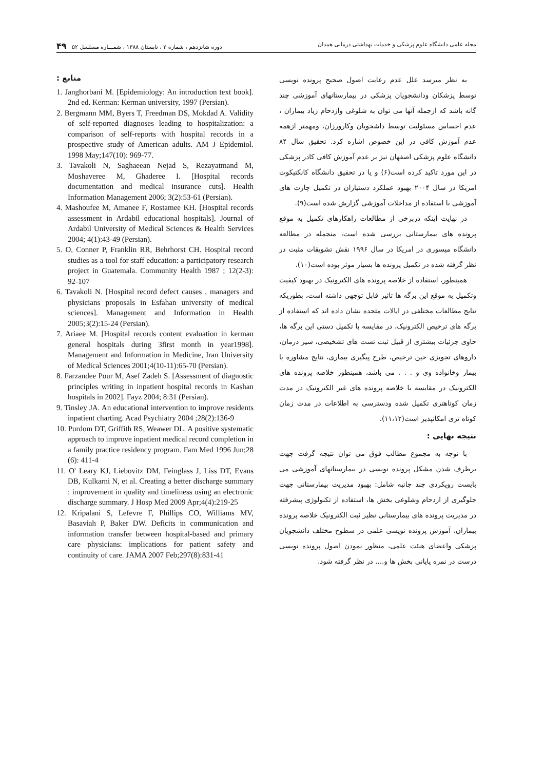مجله علمی دانشگاه علوم پزشکی و خدمات بهداشتی درمانی همدان دوره شانزدهم ، شماره ۲ ، تابستان ۱۳۸۸ ، شمـــاره مسلسل ۵۲ ۴۹
به نظر میرسد علل عدم رعایت اصول صحیح پرونده نویسی توسط پزشکان ودانشجویان پزشکی در بیمارستانهای آموزشی چند گانه باشد که ازجمله آنها می توان به شلوغی وازدحام زیاد بیماران ، عدم احساس مسئولیت توسط داشجویان وکارورزان، ومهمتر ازهمه عدم آموزش کافی در این خصوص اشاره کرد. تحقیق سال ۸۴ دانشگاه علوم پزشکی اصفهان نیز بر عدم آموزش کافی کادر پزشکی در این مورد تاکید کرده است(۶) و یا در تحقیق دانشگاه کانکتیکوت امریکا در سال ۲۰۰۴ بهبود عملکرد دستیاران در تکمیل چارت های آموزشی با استفاده از مداخلات آموزشی گزارش شده است(۹).
در نهایت اینکه دربرخی از مطالعات راهکارهای تکمیل به موقع پرونده های بیمارستانی بررسی شده است، منجمله در مطالعه دانشگاه میسوری در امریکا در سال ۱۹۹۶ نقش تشویقات مثبت در نظر گرفته شده در تکمیل پرونده ها بسیار موثر بوده است(۱۰).
همینطور، استفاده از خلاصه پرونده های الکترونیک در بهبود کیفیت وتکمیل به موقع این برگه ها تاثیر قابل توجهی داشته است، بطوریکه نتایج مطالعات مختلفی در ایالات متحده نشان داده اند که استفاده از برگه های ترخیص الکترونیک، در مقایسه با تکمیل دستی این برگه ها، حاوی جزئیات بیشتری از قبیل ثبت تست های تشخیصی، سیر درمان، داروهای تجویزی حین ترخیص، طرح پیگیری بیماری، نتایج مشاوره با بیمار وخانواده وی و . . . می باشد، همینطور خلاصه پرونده های الکترونیک در مقایسه با خلاصه پرونده های غیر الکترونیک در مدت زمان کوتاهتری تکمیل شده ودسترسی به اطلاعات در مدت زمان کوتاه تری امکانپذیر است(۱۱،۱۲).
نتیجه نهایی :
با توجه به مجموع مطالب فوق می توان نتیجه گرفت جهت برطرف شدن مشکل پرونده نویسی در بیمارستانهای آموزشی می بایست رویکردی چند جانبه شامل: بهبود مدیریت بیمارستانی جهت جلوگیری از ازدحام وشلوغی بخش ها، استفاده از تکنولوژی پیشرفته در مدیریت پرونده های بیمارستانی نظیر ثبت الکترونیک خلاصه پرونده بیماران، آموزش پرونده نویسی علمی در سطوح مختلف دانشجویان پزشکی واعضای هیئت علمی، منظور نمودن اصول پرونده نویسی درست در نمره پایانی بخش ها و.... در نظر گرفته شود.
منابع :
1. Janghorbani M. [Epidemiology: An introduction text book]. 2nd ed. Kerman: Kerman university, 1997 (Persian).
2. Bergmann MM, Byers T, Freedman DS, Mokdad A. Validity of self-reported diagnoses leading to hospitalization: a comparison of self-reports with hospital records in a prospective study of American adults. AM J Epidemiol. 1998 May;147(10): 969-77.
3. Tavakoli N, Saghaeean Nejad S, Rezayatmand M, Moshaveree M, Ghaderee I. [Hospital records documentation and medical insurance cuts]. Health Information Management 2006; 3(2):53-61 (Persian).
4. Mashoufee M, Amanee F, Rostamee KH. [Hospital records assessment in Ardabil educational hospitals]. Journal of Ardabil University of Medical Sciences & Health Services 2004; 4(1):43-49 (Persian).
5. O, Conner P, Franklin RR, Behrhorst CH. Hospital record studies as a tool for staff education: a participatory research project in Guatemala. Community Health 1987 ; 12(2-3): 92-107
6. Tavakoli N. [Hospital record defect causes , managers and physicians proposals in Esfahan university of medical sciences]. Management and Information in Health 2005;3(2):15-24 (Persian).
7. Ariaee M. [Hospital records content evaluation in kerman general hospitals during 3first month in year1998]. Management and Information in Medicine, Iran University of Medical Sciences 2001;4(10-11):65-70 (Persian).
8. Farzandee Pour M, Asef Zadeh S. [Assessment of diagnostic principles writing in inpatient hospital records in Kashan hospitals in 2002]. Fayz 2004; 8:31 (Persian).
9. Tinsley JA. An educational intervention to improve residents inpatient charting. Acad Psychiatry 2004 ;28(2):136-9
10. Purdom DT, Griffith RS, Weawer DL. A positive systematic approach to improve inpatient medical record completion in a family practice residency program. Fam Med 1996 Jun;28 (6): 411-4
11. O' Leary KJ, Liebovitz DM, Feinglass J, Liss DT, Evans DB, Kulkarni N, et al. Creating a better discharge summary : improvement in quality and timeliness using an electronic discharge summary. J Hosp Med 2009 Apr;4(4):219-25
12. Kripalani S, Lefevre F, Phillips CO, Williams MV, Basaviah P, Baker DW. Deficits in communication and information transfer between hospital-based and primary care physicians: implications for patient safety and continuity of care. JAMA 2007 Feb;297(8):831-41